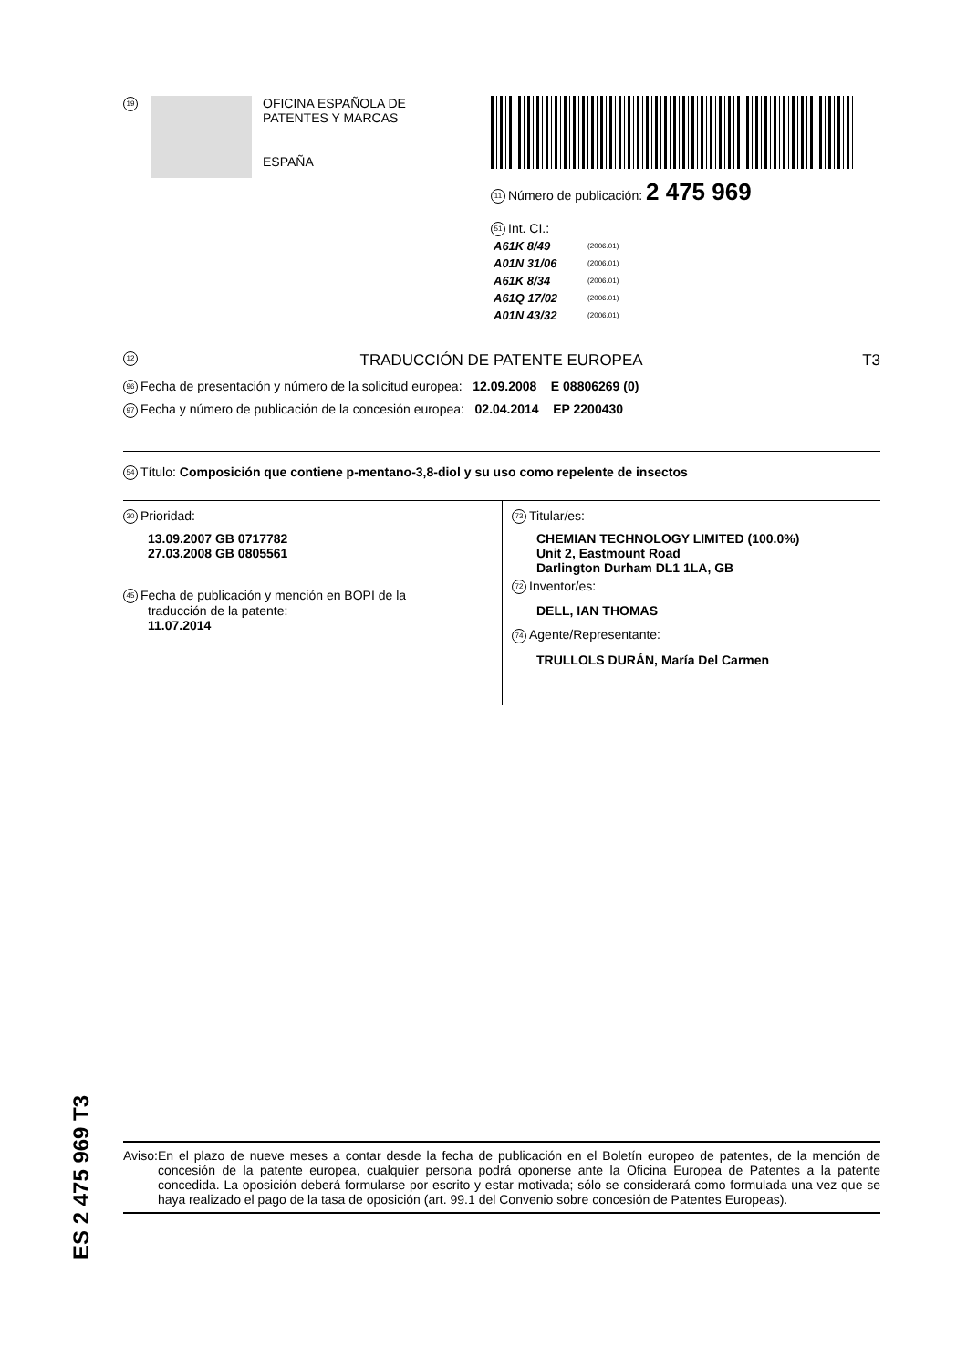19
OFICINA ESPAÑOLA DE
PATENTES Y MARCAS
ESPAÑA
11 Número de publicación: 2 475 969
51 Int. CI.:
| A61K 8/49 | (2006.01) |
| A01N 31/06 | (2006.01) |
| A61K 8/34 | (2006.01) |
| A61Q 17/02 | (2006.01) |
| A01N 43/32 | (2006.01) |
12 TRADUCCIÓN DE PATENTE EUROPEA T3
96 Fecha de presentación y número de la solicitud europea: 12.09.2008 E 08806269 (0)
97 Fecha y número de publicación de la concesión europea: 02.04.2014 EP 2200430
54 Título: Composición que contiene p-mentano-3,8-diol y su uso como repelente de insectos
30 Prioridad:
13.09.2007 GB 0717782
27.03.2008 GB 0805561
45 Fecha de publicación y mención en BOPI de la
traducción de la patente:
11.07.2014
73 Titular/es:
CHEMIAN TECHNOLOGY LIMITED (100.0%)
Unit 2, Eastmount Road
Darlington Durham DL1 1LA, GB
72 Inventor/es:
DELL, IAN THOMAS
74 Agente/Representante:
TRULLOLS DURÁN, María Del Carmen
ES 2 475 969 T3
Aviso: En el plazo de nueve meses a contar desde la fecha de publicación en el Boletín europeo de patentes, de la mención de concesión de la patente europea, cualquier persona podrá oponerse ante la Oficina Europea de Patentes a la patente concedida. La oposición deberá formularse por escrito y estar motivada; sólo se considerará como formulada una vez que se haya realizado el pago de la tasa de oposición (art. 99.1 del Convenio sobre concesión de Patentes Europeas).